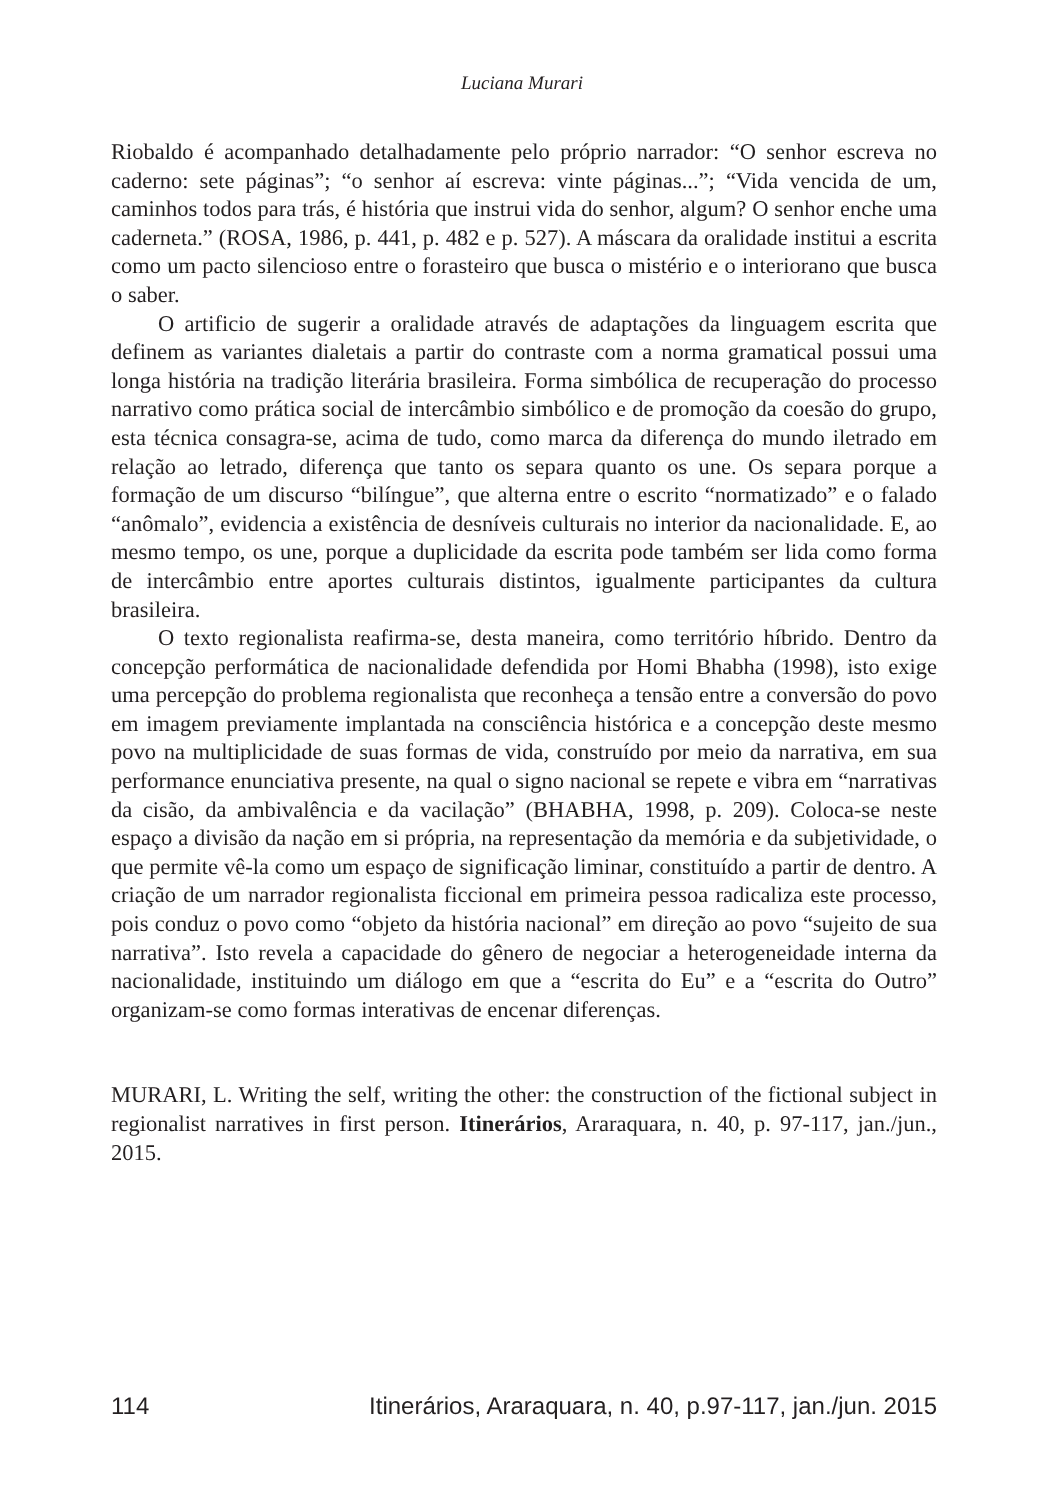Luciana Murari
Riobaldo é acompanhado detalhadamente pelo próprio narrador: “O senhor escreva no caderno: sete páginas”; “o senhor aí escreva: vinte páginas...”; “Vida vencida de um, caminhos todos para trás, é história que instrui vida do senhor, algum? O senhor enche uma caderneta.” (ROSA, 1986, p. 441, p. 482 e p. 527). A máscara da oralidade institui a escrita como um pacto silencioso entre o forasteiro que busca o mistério e o interiorano que busca o saber.
O artificio de sugerir a oralidade através de adaptações da linguagem escrita que definem as variantes dialetais a partir do contraste com a norma gramatical possui uma longa história na tradição literária brasileira. Forma simbólica de recuperação do processo narrativo como prática social de intercâmbio simbólico e de promoção da coesão do grupo, esta técnica consagra-se, acima de tudo, como marca da diferença do mundo iletrado em relação ao letrado, diferença que tanto os separa quanto os une. Os separa porque a formação de um discurso “bilíngue”, que alterna entre o escrito “normatizado” e o falado “anômalo”, evidencia a existência de desníveis culturais no interior da nacionalidade. E, ao mesmo tempo, os une, porque a duplicidade da escrita pode também ser lida como forma de intercâmbio entre aportes culturais distintos, igualmente participantes da cultura brasileira.
O texto regionalista reafirma-se, desta maneira, como território híbrido. Dentro da concepção performática de nacionalidade defendida por Homi Bhabha (1998), isto exige uma percepção do problema regionalista que reconheça a tensão entre a conversão do povo em imagem previamente implantada na consciência histórica e a concepção deste mesmo povo na multiplicidade de suas formas de vida, construído por meio da narrativa, em sua performance enunciativa presente, na qual o signo nacional se repete e vibra em “narrativas da cisão, da ambivalência e da vacilação” (BHABHA, 1998, p. 209). Coloca-se neste espaço a divisão da nação em si própria, na representação da memória e da subjetividade, o que permite vê-la como um espaço de significação liminar, constituído a partir de dentro. A criação de um narrador regionalista ficcional em primeira pessoa radicaliza este processo, pois conduz o povo como “objeto da história nacional” em direção ao povo “sujeito de sua narrativa”. Isto revela a capacidade do gênero de negociar a heterogeneidade interna da nacionalidade, instituindo um diálogo em que a “escrita do Eu” e a “escrita do Outro” organizam-se como formas interativas de encenar diferenças.
MURARI, L. Writing the self, writing the other: the construction of the fictional subject in regionalist narratives in first person. Itinerários, Araraquara, n. 40, p. 97-117, jan./jun., 2015.
114 Itinerários, Araraquara, n. 40, p.97-117, jan./jun. 2015